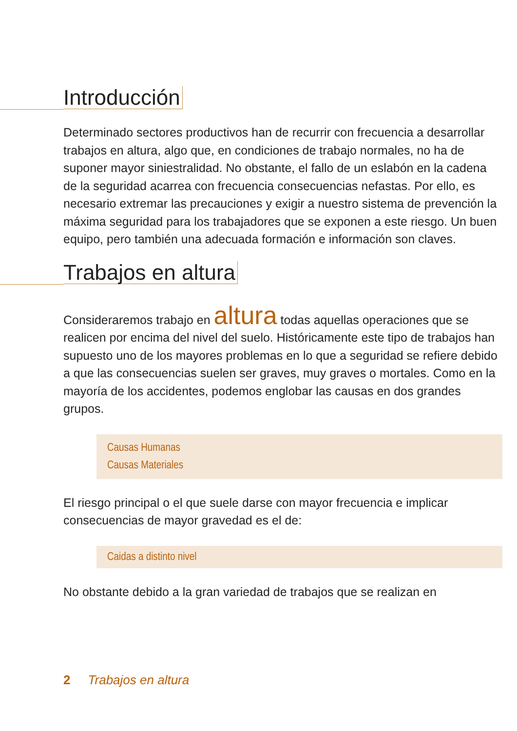Introducción
Determinado sectores productivos han de recurrir con frecuencia a desarrollar trabajos en altura, algo que, en condiciones de trabajo normales, no ha de suponer mayor siniestralidad. No obstante, el fallo de un eslabón en la cadena de la seguridad acarrea con frecuencia consecuencias nefastas. Por ello, es necesario extremar las precauciones y exigir a nuestro sistema de prevención la máxima seguridad para los trabajadores que se exponen a este riesgo. Un buen equipo, pero también una adecuada formación e información son claves.
Trabajos en altura
Consideraremos trabajo en altura todas aquellas operaciones que se realicen por encima del nivel del suelo. Históricamente este tipo de trabajos han supuesto uno de los mayores problemas en lo que a seguridad se refiere debido a que las consecuencias suelen ser graves, muy graves o mortales. Como en la mayoría de los accidentes, podemos englobar las causas en dos grandes grupos.
Causas Humanas
Causas Materiales
El riesgo principal o el que suele darse con mayor frecuencia e implicar consecuencias de mayor gravedad es el de:
Caidas a distinto nivel
No obstante debido a la gran variedad de trabajos que se realizan en
2 Trabajos en altura